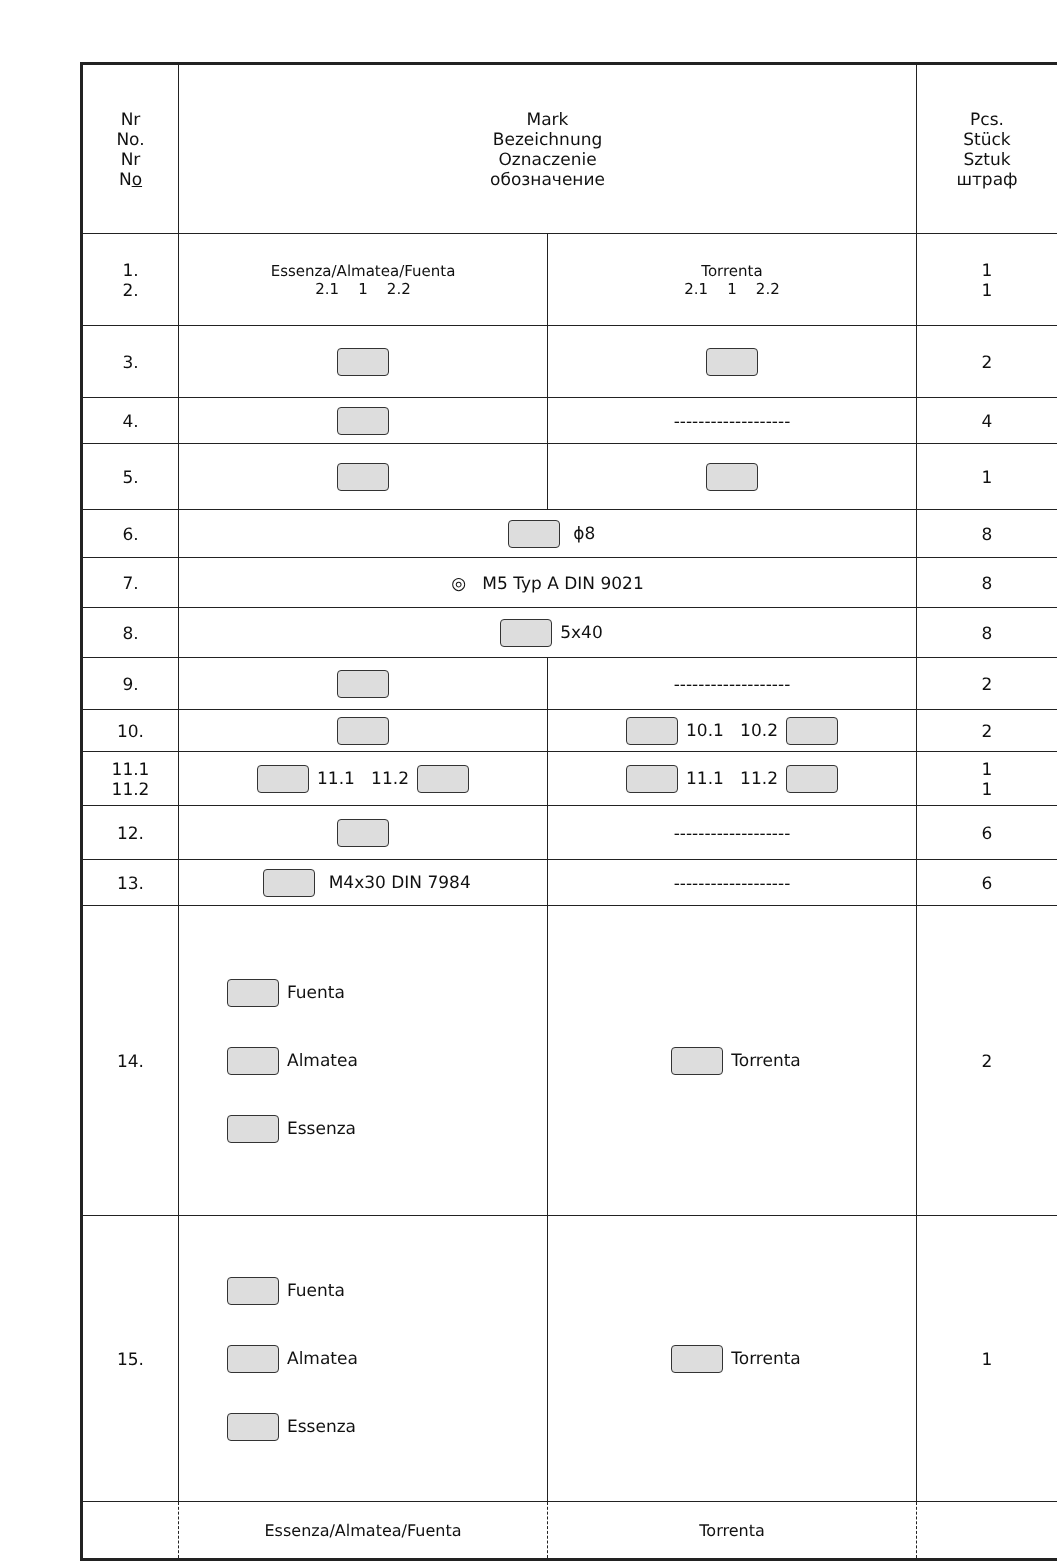| Nr No. Nr N o | Mark Bezeichnung Oznaczenie обозначение | | Pcs. Stück Sztuk штраф |
| --- | --- | --- | --- |
| 1. 2. | Essenza/Almatea/Fuenta 2.1 1 2.2 | Torrenta 2.1 1 2.2 | 1 1 |
| 3. | | | 2 |
| 4. | | ------------------- | 4 |
| 5. | | | 1 |
| 6. | ϕ8 | | 8 |
| 7. | ◎ M5 Typ A DIN 9021 | | 8 |
| 8. | 5x40 | | 8 |
| 9. | | ------------------- | 2 |
| 10. | | 10.1 10.2 | 2 |
| 11.1 11.2 | 11.1 11.2 | 11.1 11.2 | 1 1 |
| 12. | | ------------------- | 6 |
| 13. | M4x30 DIN 7984 | ------------------- | 6 |
| 14. | Fuenta Almatea Essenza | Torrenta | 2 |
| 15. | Fuenta Almatea Essenza | Torrenta | 1 |
| | Essenza/Almatea/Fuenta | Torrenta | |